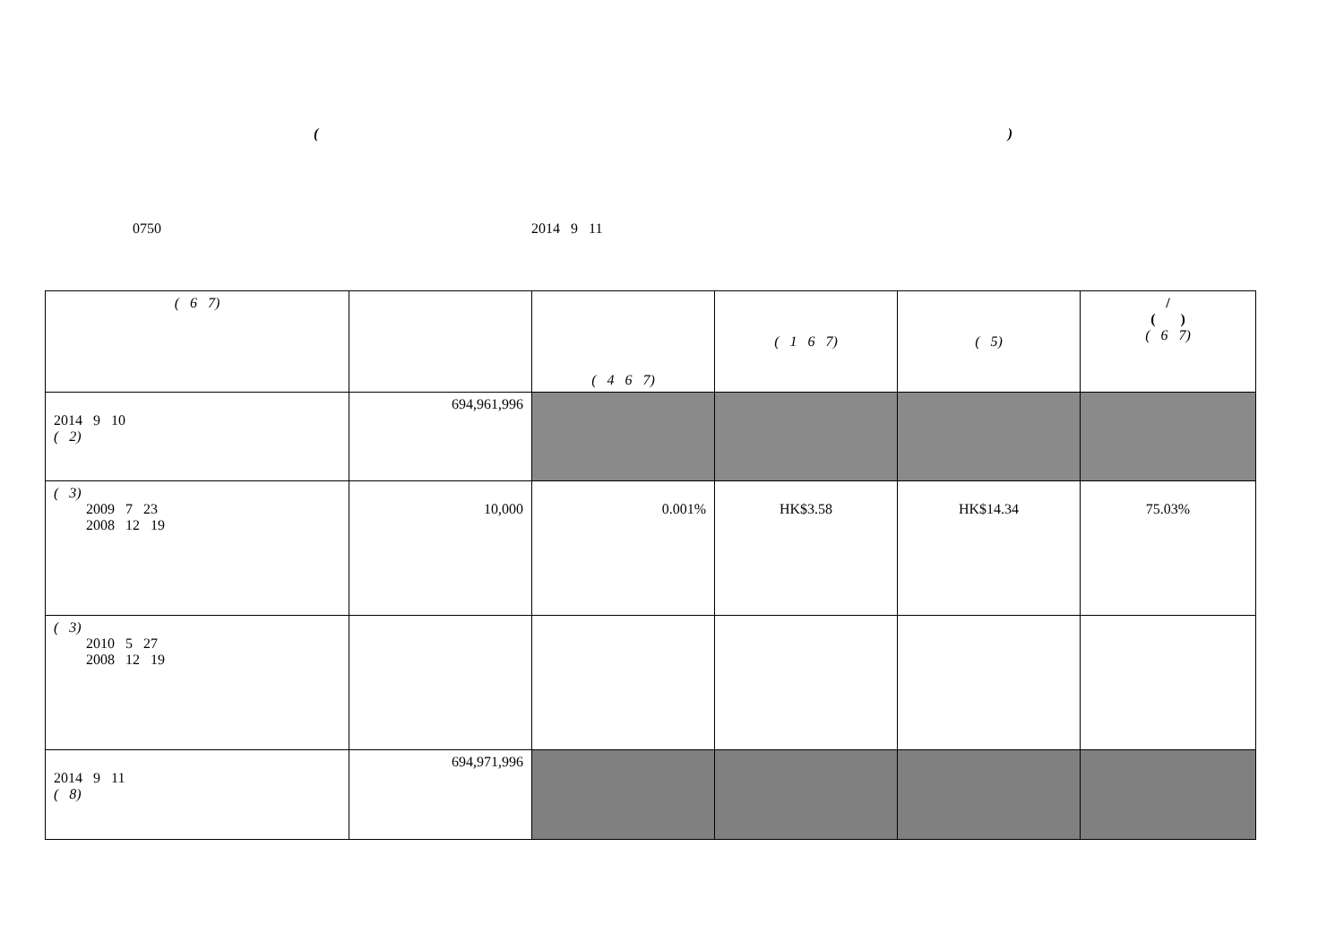()
0750 2014 9 11
| ( 6 7) | | ( 4 6 7) | ( 1 6 7) | ( 5) | / ( ) ( 6 7) |
| --- | --- | --- | --- | --- | --- |
| 2014 9 10 ( 2) | 694,961,996 | | | | |
| ( 3) 2009 7 23 2008 12 19 | 10,000 | 0.001% | HK$3.58 | HK$14.34 | 75.03% |
| ( 3) 2010 5 27 2008 12 19 | | | | | |
| 2014 9 11 ( 8) | 694,971,996 | | | | |